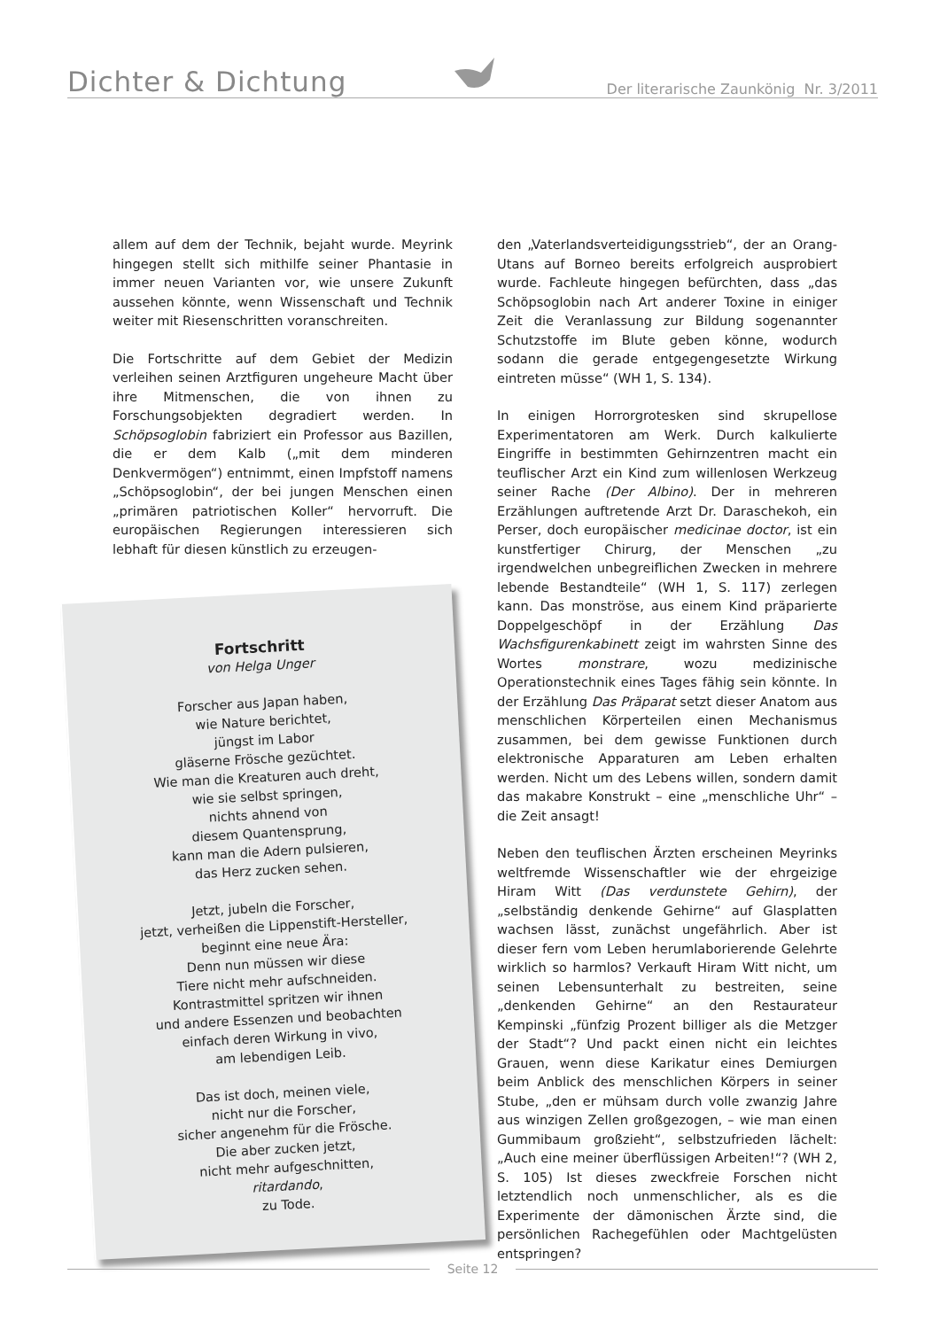Dichter & Dichtung
Der literarische Zaunkönig Nr. 3/2011
allem auf dem der Technik, bejaht wurde. Meyrink hingegen stellt sich mithilfe seiner Phantasie in immer neuen Varianten vor, wie unsere Zukunft aussehen könnte, wenn Wissenschaft und Technik weiter mit Riesenschritten voranschreiten.
Die Fortschritte auf dem Gebiet der Medizin verleihen seinen Arztfiguren ungeheure Macht über ihre Mitmenschen, die von ihnen zu Forschungsobjekten degradiert werden. In Schöpsoglobin fabriziert ein Professor aus Bazillen, die er dem Kalb („mit dem minderen Denkvermögen“) entnimmt, einen Impfstoff namens „Schöpsoglobin“, der bei jungen Menschen einen „primären patriotischen Koller“ hervorruft. Die europäischen Regierungen interessieren sich lebhaft für diesen künstlich zu erzeugen-
Fortschritt
von Helga Unger
Forscher aus Japan haben,
wie Nature berichtet,
jüngst im Labor
gläserne Frösche gezüchtet.
Wie man die Kreaturen auch dreht,
wie sie selbst springen,
nichts ahnend von
diesem Quantensprung,
kann man die Adern pulsieren,
das Herz zucken sehen.
Jetzt, jubeln die Forscher,
jetzt, verheißen die Lippenstift-Hersteller,
beginnt eine neue Ära:
Denn nun müssen wir diese
Tiere nicht mehr aufschneiden.
Kontrastmittel spritzen wir ihnen
und andere Essenzen und beobachten
einfach deren Wirkung in vivo,
am lebendigen Leib.
Das ist doch, meinen viele,
nicht nur die Forscher,
sicher angenehm für die Frösche.
Die aber zucken jetzt,
nicht mehr aufgeschnitten,
ritardando,
zu Tode.
den „Vaterlandsverteidigungsstrieb“, der an Orang-Utans auf Borneo bereits erfolgreich ausprobiert wurde. Fachleute hingegen befürchten, dass „das Schöpsoglobin nach Art anderer Toxine in einiger Zeit die Veranlassung zur Bildung sogenannter Schutzstoffe im Blute geben könne, wodurch sodann die gerade entgegengesetzte Wirkung eintreten müsse“ (WH 1, S. 134).
In einigen Horrorgrotesken sind skrupellose Experimentatoren am Werk. Durch kalkulierte Eingriffe in bestimmten Gehirnzentren macht ein teuflischer Arzt ein Kind zum willenlosen Werkzeug seiner Rache (Der Albino). Der in mehreren Erzählungen auftretende Arzt Dr. Daraschekoh, ein Perser, doch europäischer medicinae doctor, ist ein kunstfertiger Chirurg, der Menschen „zu irgendwelchen unbegreiflichen Zwecken in mehrere lebende Bestandteile“ (WH 1, S. 117) zerlegen kann. Das monströse, aus einem Kind präparierte Doppelgeschöpf in der Erzählung Das Wachsfigurenkabinett zeigt im wahrsten Sinne des Wortes monstrare, wozu medizinische Operationstechnik eines Tages fähig sein könnte. In der Erzählung Das Präparat setzt dieser Anatom aus menschlichen Körperteilen einen Mechanismus zusammen, bei dem gewisse Funktionen durch elektronische Apparaturen am Leben erhalten werden. Nicht um des Lebens willen, sondern damit das makabre Konstrukt – eine „menschliche Uhr“ – die Zeit ansagt!
Neben den teuflischen Ärzten erscheinen Meyrinks weltfremde Wissenschaftler wie der ehrgeizige Hiram Witt (Das verdunstete Gehirn), der „selbständig denkende Gehirne“ auf Glasplatten wachsen lässt, zunächst ungefährlich. Aber ist dieser fern vom Leben herumlaborierende Gelehrte wirklich so harmlos? Verkauft Hiram Witt nicht, um seinen Lebensunterhalt zu bestreiten, seine „denkenden Gehirne“ an den Restaurateur Kempinski „fünfzig Prozent billiger als die Metzger der Stadt“? Und packt einen nicht ein leichtes Grauen, wenn diese Karikatur eines Demiurgen beim Anblick des menschlichen Körpers in seiner Stube, „den er mühsam durch volle zwanzig Jahre aus winzigen Zellen großgezogen, – wie man einen Gummibaum großzieht“, selbstzufrieden lächelt: „Auch eine meiner überflüssigen Arbeiten!“? (WH 2, S. 105) Ist dieses zweckfreie Forschen nicht letztendlich noch unmenschlicher, als es die Experimente der dämonischen Ärzte sind, die persönlichen Rachegefühlen oder Machtgelüsten entspringen?
Seite 12